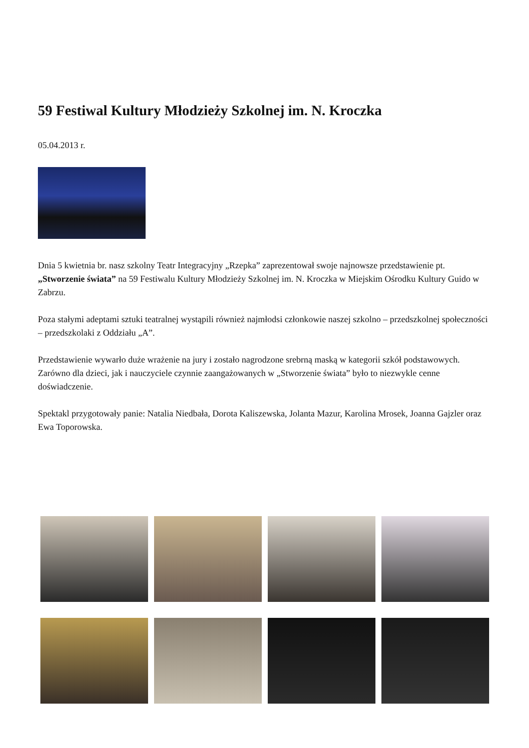59 Festiwal Kultury Młodzieży Szkolnej im. N. Kroczka
05.04.2013 r.
Dnia 5 kwietnia br. nasz szkolny Teatr Integracyjny „Rzepka” zaprezentował swoje najnowsze przedstawienie pt. „Stworzenie świata” na 59 Festiwalu Kultury Młodzieży Szkolnej im. N. Kroczka w Miejskim Ośrodku Kultury Guido w Zabrzu.
Poza stałymi adeptami sztuki teatralnej wystąpili również najmłodsi członkowie naszej szkolno – przedszkolnej społeczności – przedszkolaki z Oddziału „A”.
Przedstawienie wywarło duże wrażenie na jury i zostało nagrodzone srebrną maską w kategorii szkół podstawowych. Zarówno dla dzieci, jak i nauczyciele czynnie zaangażowanych w „Stworzenie świata” było to niezwykle cenne doświadczenie.
Spektakl przygotowały panie: Natalia Niedbała, Dorota Kaliszewska, Jolanta Mazur, Karolina Mrosek, Joanna Gajzler oraz Ewa Toporowska.